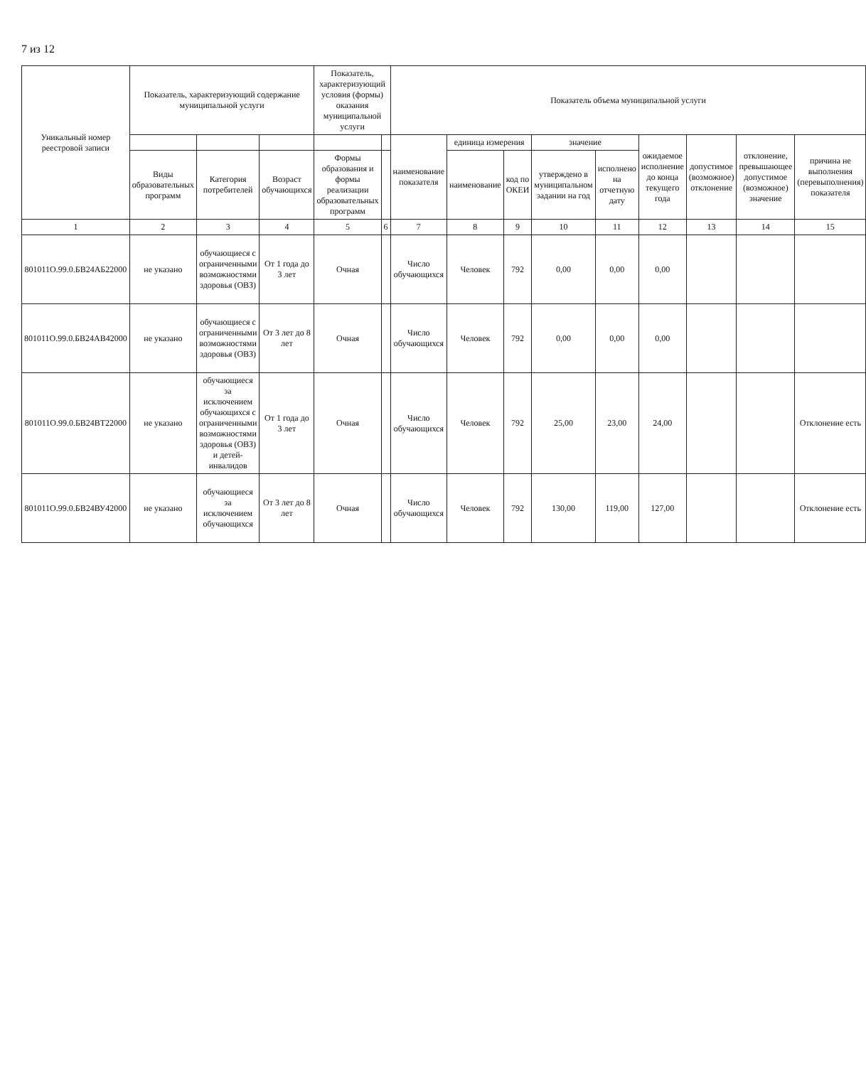7 из 12
| Уникальный номер реестровой записи | Показатель, характеризующий содержание муниципальной услуги | | | Показатель, характеризующий условия (формы) оказания муниципальной услуги | | Показатель объема муниципальной услуги | | | | | | | | |
| --- | --- | --- | --- | --- | --- | --- | --- | --- | --- | --- | --- | --- | --- | --- |
| | | | | | | наименование показателя | единица измерения | | значение | | ожидаемое исполнение до конца текущего года | допустимое (возможное) отклонение | отклонение, превышающее допустимое (возможное) значение | причина не выполнения (перевыполнения) показателя |
| | Виды образовательных программ | Категория потребителей | Возраст обучающихся | Формы образования и формы реализации образовательных программ | | | наименование | код по ОКЕИ | утверждено в муниципальном задании на год | исполнено на отчетную дату | | | | |
| 1 | 2 | 3 | 4 | 5 | 6 | 7 | 8 | 9 | 10 | 11 | 12 | 13 | 14 | 15 |
| 801011О.99.0.БВ24АБ22000 | не указано | обучающиеся с ограниченными возможностями здоровья (ОВЗ) | От 1 года до 3 лет | Очная | | Число обучающихся | Человек | 792 | 0,00 | 0,00 | 0,00 | | | |
| 801011О.99.0.БВ24АВ42000 | не указано | обучающиеся с ограниченными возможностями здоровья (ОВЗ) | От 3 лет до 8 лет | Очная | | Число обучающихся | Человек | 792 | 0,00 | 0,00 | 0,00 | | | |
| 801011О.99.0.БВ24ВТ22000 | не указано | обучающиеся за исключением обучающихся с ограниченными возможностями здоровья (ОВЗ) и детей-инвалидов | От 1 года до 3 лет | Очная | | Число обучающихся | Человек | 792 | 25,00 | 23,00 | 24,00 | | | Отклонение есть |
| 801011О.99.0.БВ24ВУ42000 | не указано | обучающиеся за исключением обучающихся | От 3 лет до 8 лет | Очная | | Число обучающихся | Человек | 792 | 130,00 | 119,00 | 127,00 | | | Отклонение есть |